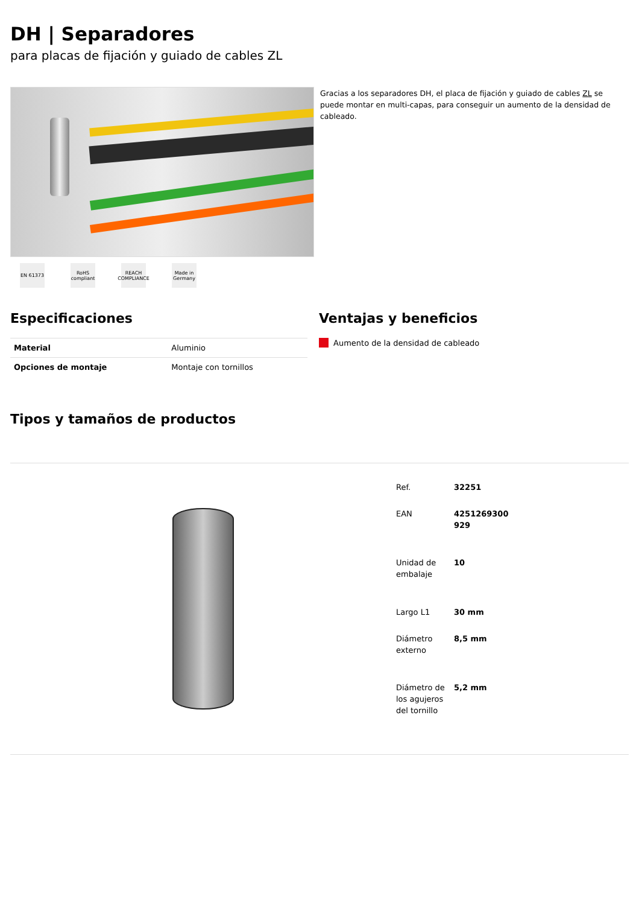DH | Separadores
para placas de fijación y guiado de cables ZL
EN 61373 RoHS compliant
REACH COMPLIANCE
Made in Germany
Gracias a los separadores DH, el placa de fijación y guiado de cables ZL se puede montar en multi-capas, para conseguir un aumento de la densidad de cableado.
Especificaciones
| Material | Aluminio |
| Opciones de montaje | Montaje con tornillos |
Ventajas y beneficios
Aumento de la densidad de cableado
Tipos y tamaños de productos
| Ref. | 32251 |
| EAN | 4251269300 929 |
| Unidad de embalaje | 10 |
| Largo L1 | 30 mm |
| Diámetro externo | 8,5 mm |
| Diámetro de los agujeros del tornillo | 5,2 mm |